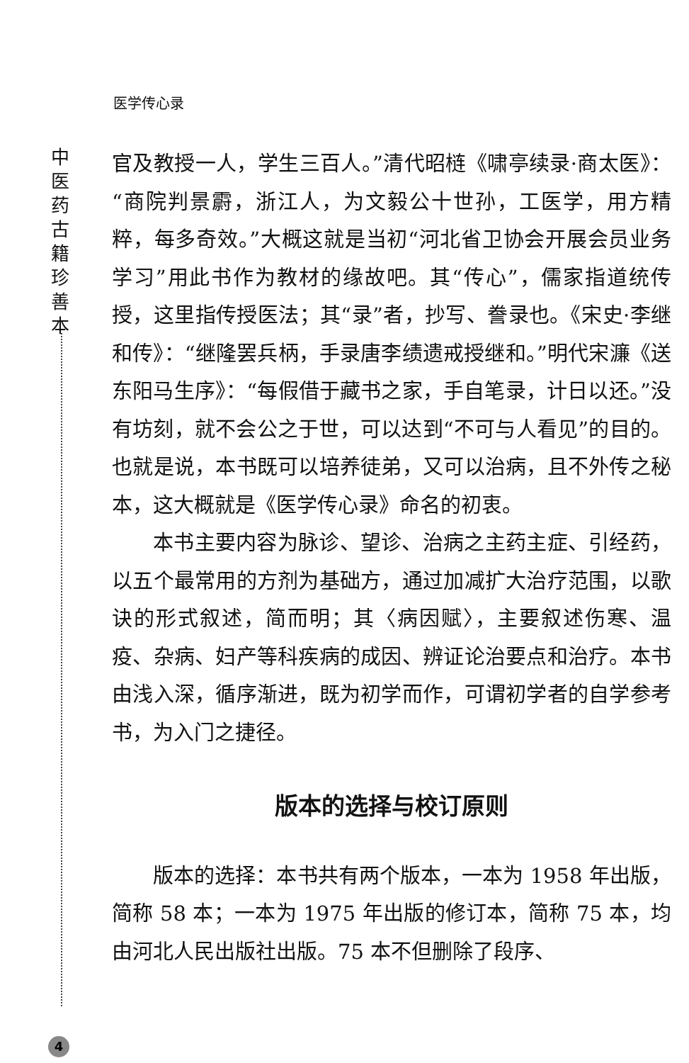医学传心录
中
医
药
古
籍
珍
善
本
官及教授一人，学生三百人。”清代昭梿《啸亭续录·商太医》：“商院判景霨，浙江人，为文毅公十世孙，工医学，用方精粹，每多奇效。”大概这就是当初“河北省卫协会开展会员业务学习”用此书作为教材的缘故吧。其“传心”，儒家指道统传授，这里指传授医法；其“录”者，抄写、誊录也。《宋史·李继和传》：“继隆罢兵柄，手录唐李绩遗戒授继和。”明代宋濂《送东阳马生序》：“每假借于藏书之家，手自笔录，计日以还。”没有坊刻，就不会公之于世，可以达到“不可与人看见”的目的。也就是说，本书既可以培养徒弟，又可以治病，且不外传之秘本，这大概就是《医学传心录》命名的初衷。
本书主要内容为脉诊、望诊、治病之主药主症、引经药，以五个最常用的方剂为基础方，通过加减扩大治疗范围，以歌诀的形式叙述，简而明；其〈病因赋〉，主要叙述伤寒、温疫、杂病、妇产等科疾病的成因、辨证论治要点和治疗。本书由浅入深，循序渐进，既为初学而作，可谓初学者的自学参考书，为入门之捷径。
版本的选择与校订原则
版本的选择：本书共有两个版本，一本为 1958 年出版，简称 58 本；一本为 1975 年出版的修订本，简称 75 本，均由河北人民出版社出版。75 本不但删除了段序、
4